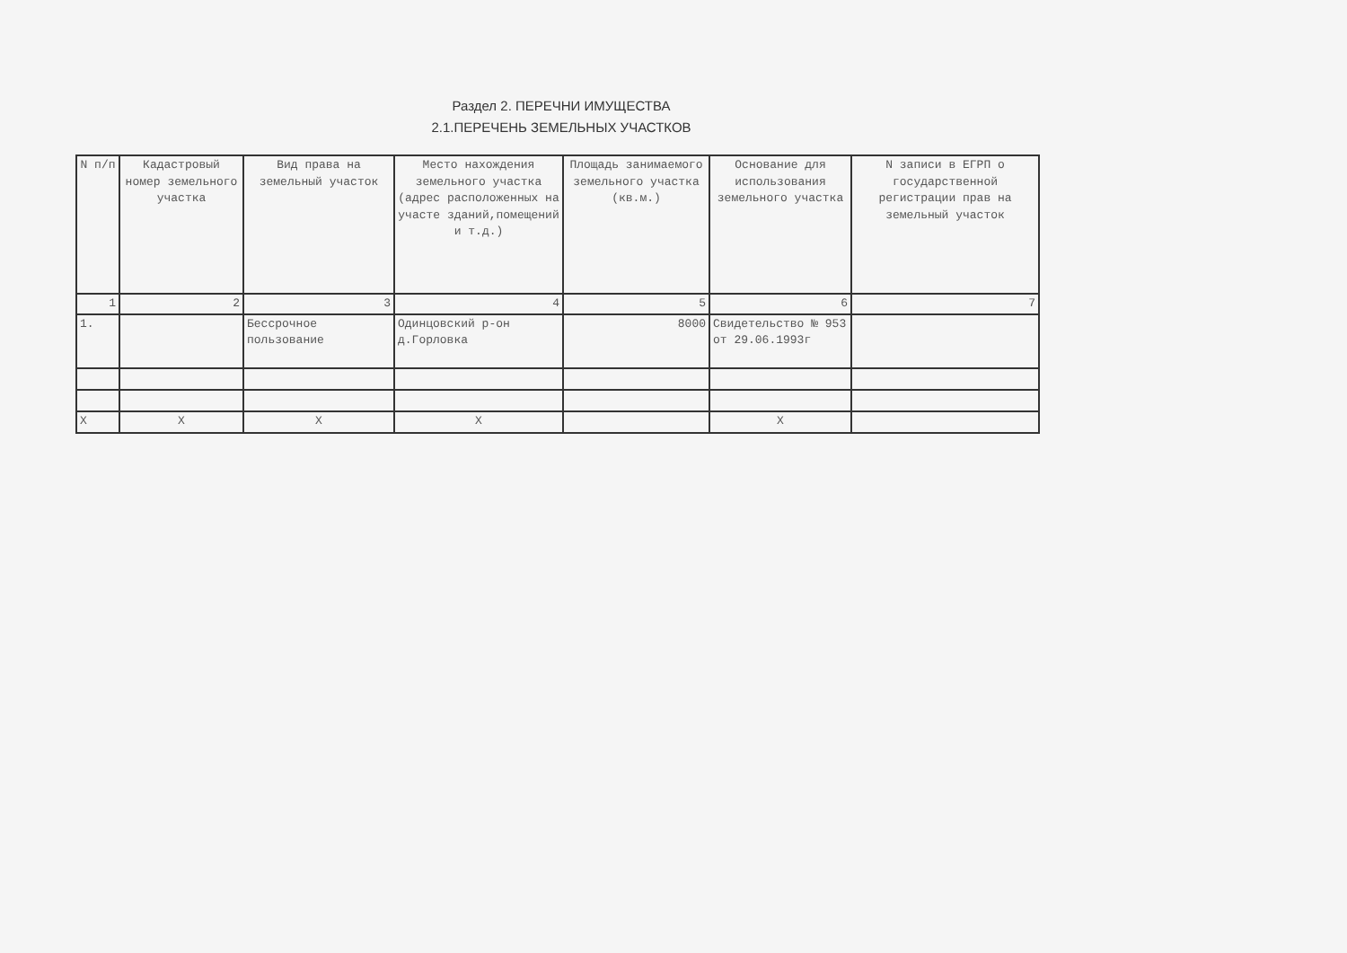Раздел 2. ПЕРЕЧНИ ИМУЩЕСТВА
2.1.ПЕРЕЧЕНЬ ЗЕМЕЛЬНЫХ УЧАСТКОВ
| N п/п | Кадастровый номер земельного участка | Вид права на земельный участок | Место нахождения земельного участка (адрес расположенных на участе зданий,помещений и т.д.) | Площадь занимаемого земельного участка (кв.м.) | Основание для использования земельного участка | N записи в ЕГРП о государственной регистрации прав на земельный участок |
| --- | --- | --- | --- | --- | --- | --- |
| 1 | 2 | 3 | 4 | 5 | 6 | 7 |
| 1. | | Бессрочное пользование | Одинцовский р-он д.Горловка | 8000 | Свидетельство № 953 от 29.06.1993г | |
| X | X | X | X | | X | |